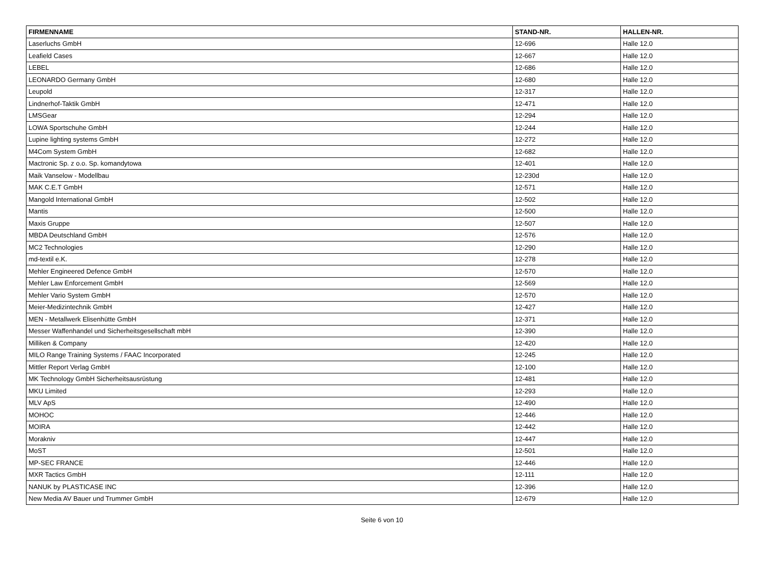| FIRMENNAME | STAND-NR. | HALLEN-NR. |
| --- | --- | --- |
| Laserluchs GmbH | 12-696 | Halle 12.0 |
| Leafield Cases | 12-667 | Halle 12.0 |
| LEBEL | 12-686 | Halle 12.0 |
| LEONARDO Germany GmbH | 12-680 | Halle 12.0 |
| Leupold | 12-317 | Halle 12.0 |
| Lindnerhof-Taktik GmbH | 12-471 | Halle 12.0 |
| LMSGear | 12-294 | Halle 12.0 |
| LOWA Sportschuhe GmbH | 12-244 | Halle 12.0 |
| Lupine lighting systems GmbH | 12-272 | Halle 12.0 |
| M4Com System GmbH | 12-682 | Halle 12.0 |
| Mactronic Sp. z o.o. Sp. komandytowa | 12-401 | Halle 12.0 |
| Maik Vanselow - Modellbau | 12-230d | Halle 12.0 |
| MAK C.E.T GmbH | 12-571 | Halle 12.0 |
| Mangold International GmbH | 12-502 | Halle 12.0 |
| Mantis | 12-500 | Halle 12.0 |
| Maxis Gruppe | 12-507 | Halle 12.0 |
| MBDA Deutschland GmbH | 12-576 | Halle 12.0 |
| MC2 Technologies | 12-290 | Halle 12.0 |
| md-textil e.K. | 12-278 | Halle 12.0 |
| Mehler Engineered Defence GmbH | 12-570 | Halle 12.0 |
| Mehler Law Enforcement GmbH | 12-569 | Halle 12.0 |
| Mehler Vario System GmbH | 12-570 | Halle 12.0 |
| Meier-Medizintechnik GmbH | 12-427 | Halle 12.0 |
| MEN - Metallwerk Elisenhütte GmbH | 12-371 | Halle 12.0 |
| Messer Waffenhandel und Sicherheitsgesellschaft mbH | 12-390 | Halle 12.0 |
| Milliken & Company | 12-420 | Halle 12.0 |
| MILO Range Training Systems / FAAC Incorporated | 12-245 | Halle 12.0 |
| Mittler Report Verlag GmbH | 12-100 | Halle 12.0 |
| MK Technology GmbH Sicherheitsausrüstung | 12-481 | Halle 12.0 |
| MKU Limited | 12-293 | Halle 12.0 |
| MLV ApS | 12-490 | Halle 12.0 |
| MOHOC | 12-446 | Halle 12.0 |
| MOIRA | 12-442 | Halle 12.0 |
| Morakniv | 12-447 | Halle 12.0 |
| MoST | 12-501 | Halle 12.0 |
| MP-SEC FRANCE | 12-446 | Halle 12.0 |
| MXR Tactics GmbH | 12-111 | Halle 12.0 |
| NANUK by PLASTICASE INC | 12-396 | Halle 12.0 |
| New Media AV Bauer und Trummer GmbH | 12-679 | Halle 12.0 |
Seite 6 von 10